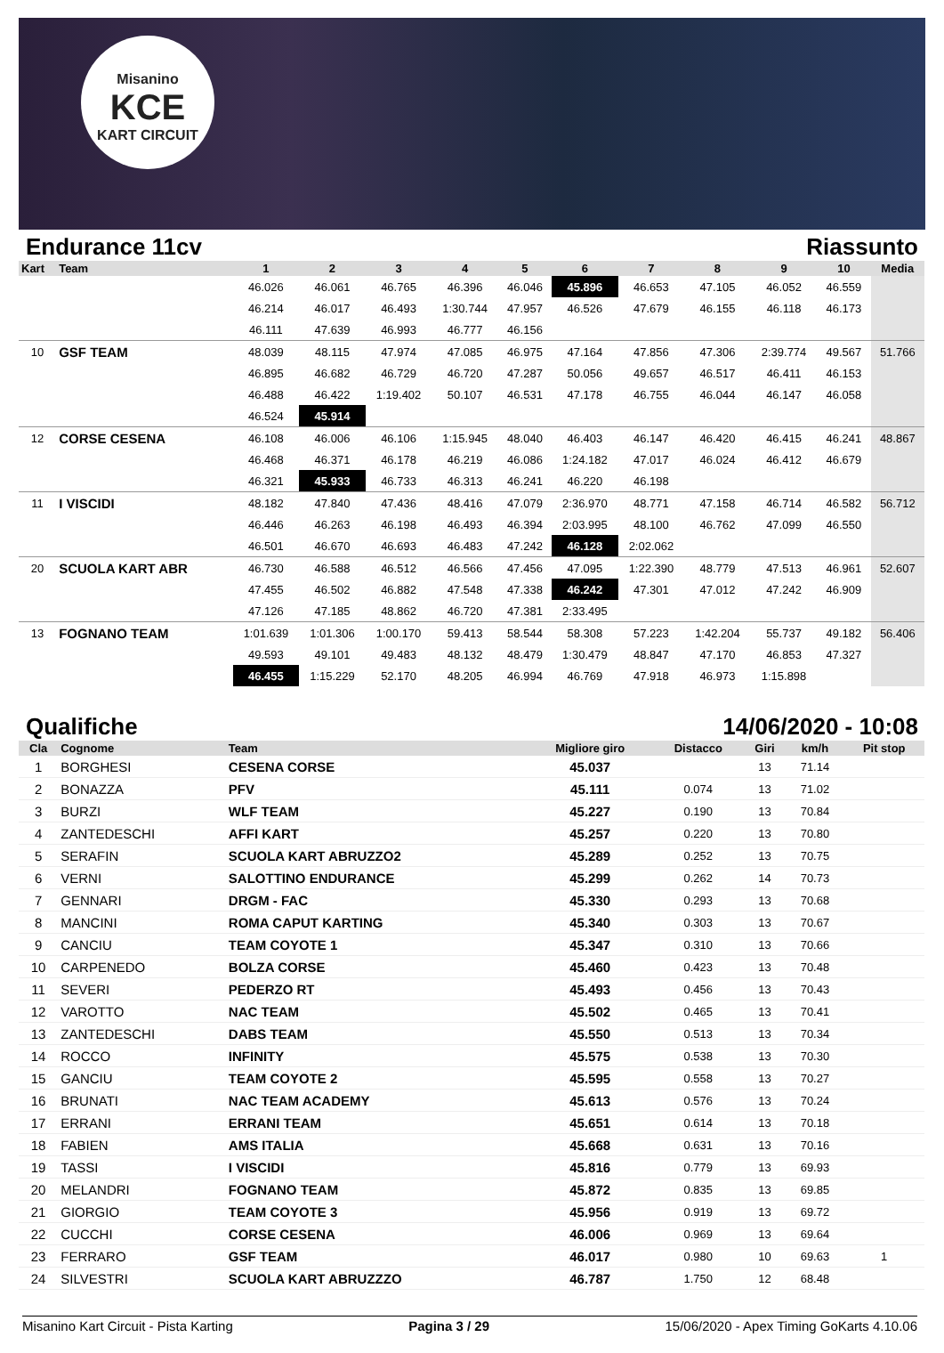Misanino
KCE
KART CIRCUIT
Endurance 11cv Riassunto
| Kart | Team | 1 | 2 | 3 | 4 | 5 | 6 | 7 | 8 | 9 | 10 | Media |
| --- | --- | --- | --- | --- | --- | --- | --- | --- | --- | --- | --- | --- |
| | | 46.026 | 46.061 | 46.765 | 46.396 | 46.046 | 45.896 | 46.653 | 47.105 | 46.052 | 46.559 | |
| | | 46.214 | 46.017 | 46.493 | 1:30.744 | 47.957 | 46.526 | 47.679 | 46.155 | 46.118 | 46.173 | |
| | | 46.111 | 47.639 | 46.993 | 46.777 | 46.156 | | | | | | |
| 10 | GSF TEAM | 48.039 | 48.115 | 47.974 | 47.085 | 46.975 | 47.164 | 47.856 | 47.306 | 2:39.774 | 49.567 | 51.766 |
| | | 46.895 | 46.682 | 46.729 | 46.720 | 47.287 | 50.056 | 49.657 | 46.517 | 46.411 | 46.153 | |
| | | 46.488 | 46.422 | 1:19.402 | 50.107 | 46.531 | 47.178 | 46.755 | 46.044 | 46.147 | 46.058 | |
| | | 46.524 | 45.914 | | | | | | | | | |
| 12 | CORSE CESENA | 46.108 | 46.006 | 46.106 | 1:15.945 | 48.040 | 46.403 | 46.147 | 46.420 | 46.415 | 46.241 | 48.867 |
| | | 46.468 | 46.371 | 46.178 | 46.219 | 46.086 | 1:24.182 | 47.017 | 46.024 | 46.412 | 46.679 | |
| | | 46.321 | 45.933 | 46.733 | 46.313 | 46.241 | 46.220 | 46.198 | | | | |
| 11 | I VISCIDI | 48.182 | 47.840 | 47.436 | 48.416 | 47.079 | 2:36.970 | 48.771 | 47.158 | 46.714 | 46.582 | 56.712 |
| | | 46.446 | 46.263 | 46.198 | 46.493 | 46.394 | 2:03.995 | 48.100 | 46.762 | 47.099 | 46.550 | |
| | | 46.501 | 46.670 | 46.693 | 46.483 | 47.242 | 46.128 | 2:02.062 | | | | |
| 20 | SCUOLA KART ABR | 46.730 | 46.588 | 46.512 | 46.566 | 47.456 | 47.095 | 1:22.390 | 48.779 | 47.513 | 46.961 | 52.607 |
| | | 47.455 | 46.502 | 46.882 | 47.548 | 47.338 | 46.242 | 47.301 | 47.012 | 47.242 | 46.909 | |
| | | 47.126 | 47.185 | 48.862 | 46.720 | 47.381 | 2:33.495 | | | | | |
| 13 | FOGNANO TEAM | 1:01.639 | 1:01.306 | 1:00.170 | 59.413 | 58.544 | 58.308 | 57.223 | 1:42.204 | 55.737 | 49.182 | 56.406 |
| | | 49.593 | 49.101 | 49.483 | 48.132 | 48.479 | 1:30.479 | 48.847 | 47.170 | 46.853 | 47.327 | |
| | | 46.455 | 1:15.229 | 52.170 | 48.205 | 46.994 | 46.769 | 47.918 | 46.973 | 1:15.898 | | |
Qualifiche 14/06/2020 - 10:08
| Cla | Cognome | Team | Migliore giro | Distacco | Giri | km/h | Pit stop |
| --- | --- | --- | --- | --- | --- | --- | --- |
| 1 | BORGHESI | CESENA CORSE | 45.037 | | 13 | 71.14 | |
| 2 | BONAZZA | PFV | 45.111 | 0.074 | 13 | 71.02 | |
| 3 | BURZI | WLF TEAM | 45.227 | 0.190 | 13 | 70.84 | |
| 4 | ZANTEDESCHI | AFFI KART | 45.257 | 0.220 | 13 | 70.80 | |
| 5 | SERAFIN | SCUOLA KART ABRUZZO2 | 45.289 | 0.252 | 13 | 70.75 | |
| 6 | VERNI | SALOTTINO ENDURANCE | 45.299 | 0.262 | 14 | 70.73 | |
| 7 | GENNARI | DRGM - FAC | 45.330 | 0.293 | 13 | 70.68 | |
| 8 | MANCINI | ROMA CAPUT KARTING | 45.340 | 0.303 | 13 | 70.67 | |
| 9 | CANCIU | TEAM COYOTE 1 | 45.347 | 0.310 | 13 | 70.66 | |
| 10 | CARPENEDO | BOLZA CORSE | 45.460 | 0.423 | 13 | 70.48 | |
| 11 | SEVERI | PEDERZO RT | 45.493 | 0.456 | 13 | 70.43 | |
| 12 | VAROTTO | NAC TEAM | 45.502 | 0.465 | 13 | 70.41 | |
| 13 | ZANTEDESCHI | DABS TEAM | 45.550 | 0.513 | 13 | 70.34 | |
| 14 | ROCCO | INFINITY | 45.575 | 0.538 | 13 | 70.30 | |
| 15 | GANCIU | TEAM COYOTE 2 | 45.595 | 0.558 | 13 | 70.27 | |
| 16 | BRUNATI | NAC TEAM ACADEMY | 45.613 | 0.576 | 13 | 70.24 | |
| 17 | ERRANI | ERRANI TEAM | 45.651 | 0.614 | 13 | 70.18 | |
| 18 | FABIEN | AMS ITALIA | 45.668 | 0.631 | 13 | 70.16 | |
| 19 | TASSI | I VISCIDI | 45.816 | 0.779 | 13 | 69.93 | |
| 20 | MELANDRI | FOGNANO TEAM | 45.872 | 0.835 | 13 | 69.85 | |
| 21 | GIORGIO | TEAM COYOTE 3 | 45.956 | 0.919 | 13 | 69.72 | |
| 22 | CUCCHI | CORSE CESENA | 46.006 | 0.969 | 13 | 69.64 | |
| 23 | FERRARO | GSF TEAM | 46.017 | 0.980 | 10 | 69.63 | 1 |
| 24 | SILVESTRI | SCUOLA KART ABRUZZZO | 46.787 | 1.750 | 12 | 68.48 | |
Misanino Kart Circuit - Pista Karting Pagina 3 / 29 15/06/2020 - Apex Timing GoKarts 4.10.06